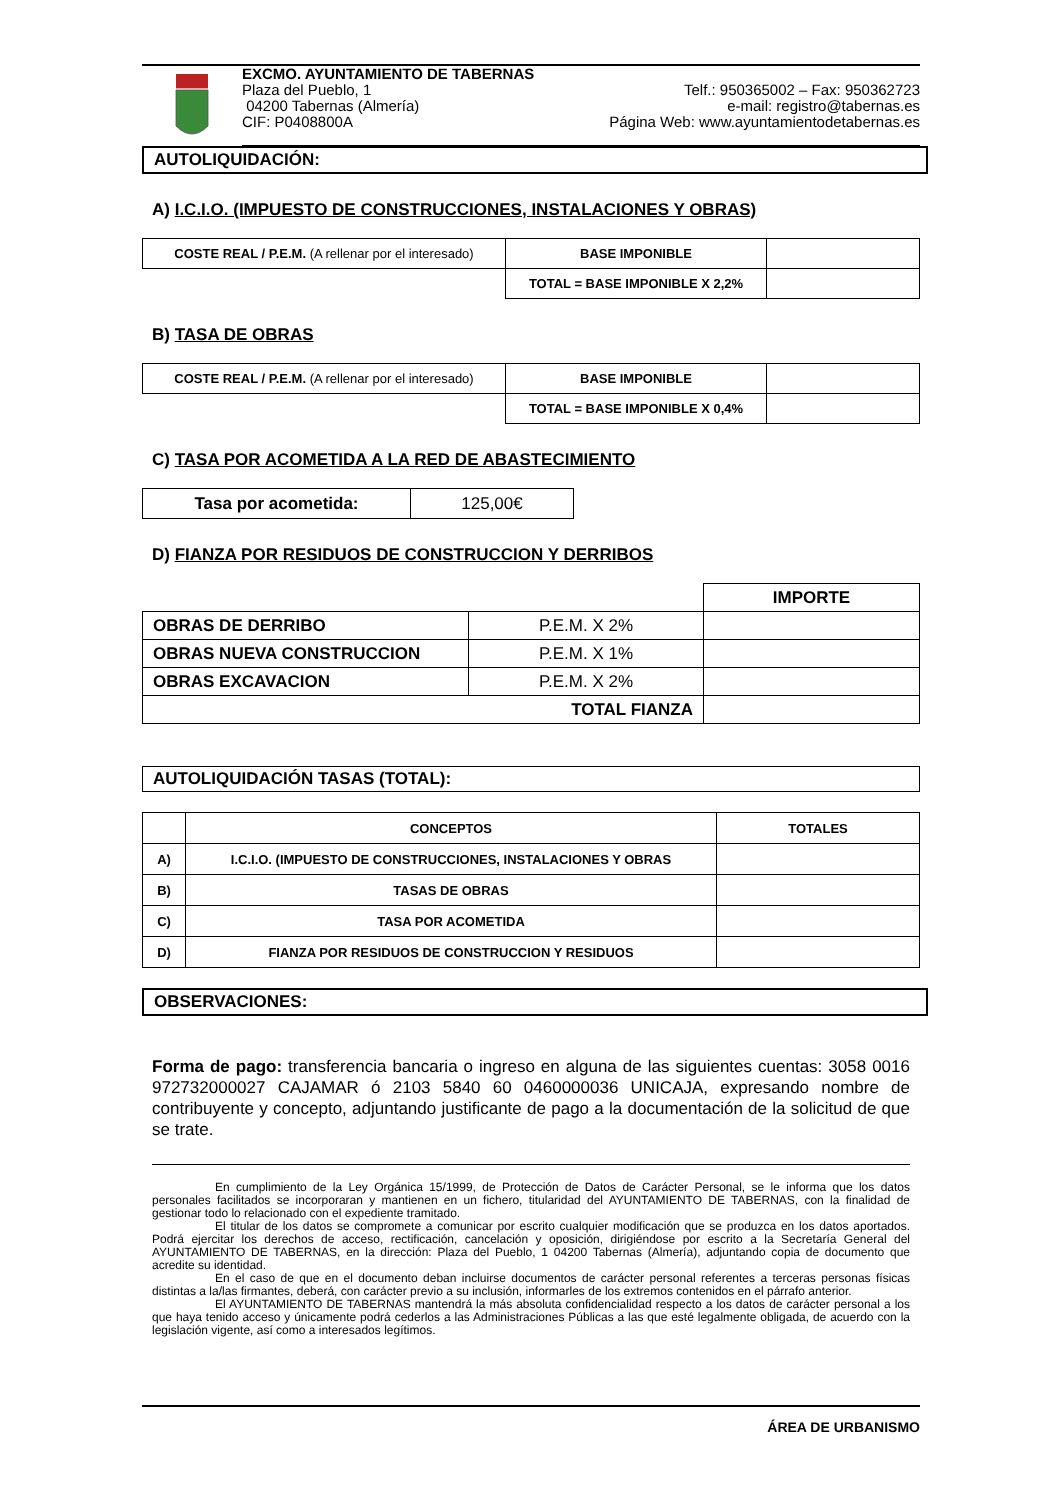EXCMO. AYUNTAMIENTO DE TABERNAS
Plaza del Pueblo, 1
04200 Tabernas (Almería)
CIF: P0408800A
Telf.: 950365002 – Fax: 950362723
e-mail: registro@tabernas.es
Página Web: www.ayuntamientodetabernas.es
AUTOLIQUIDACIÓN:
A) I.C.I.O. (IMPUESTO DE CONSTRUCCIONES, INSTALACIONES Y OBRAS)
| COSTE REAL / P.E.M. (A rellenar por el interesado) | BASE IMPONIBLE | |
| | TOTAL = BASE IMPONIBLE X 2,2% | |
B) TASA DE OBRAS
| COSTE REAL / P.E.M. (A rellenar por el interesado) | BASE IMPONIBLE | |
| | TOTAL = BASE IMPONIBLE X 0,4% | |
C) TASA POR ACOMETIDA A LA RED DE ABASTECIMIENTO
| Tasa por acometida: | 125,00€ |
D) FIANZA POR RESIDUOS DE CONSTRUCCION Y DERRIBOS
| | | IMPORTE |
| OBRAS DE DERRIBO | P.E.M. X 2% | |
| OBRAS NUEVA CONSTRUCCION | P.E.M. X 1% | |
| OBRAS EXCAVACION | P.E.M. X 2% | |
| TOTAL FIANZA | | |
AUTOLIQUIDACIÓN TASAS (TOTAL):
| | CONCEPTOS | TOTALES |
| --- | --- | --- |
| A) | I.C.I.O. (IMPUESTO DE CONSTRUCCIONES, INSTALACIONES Y OBRAS | |
| B) | TASAS DE OBRAS | |
| C) | TASA POR ACOMETIDA | |
| D) | FIANZA POR RESIDUOS DE CONSTRUCCION Y RESIDUOS | |
OBSERVACIONES:
Forma de pago: transferencia bancaria o ingreso en alguna de las siguientes cuentas: 3058 0016 972732000027 CAJAMAR ó 2103 5840 60 0460000036 UNICAJA, expresando nombre de contribuyente y concepto, adjuntando justificante de pago a la documentación de la solicitud de que se trate.
En cumplimiento de la Ley Orgánica 15/1999, de Protección de Datos de Carácter Personal, se le informa que los datos personales facilitados se incorporaran y mantienen en un fichero, titularidad del AYUNTAMIENTO DE TABERNAS, con la finalidad de gestionar todo lo relacionado con el expediente tramitado.
El titular de los datos se compromete a comunicar por escrito cualquier modificación que se produzca en los datos aportados. Podrá ejercitar los derechos de acceso, rectificación, cancelación y oposición, dirigiéndose por escrito a la Secretaría General del AYUNTAMIENTO DE TABERNAS, en la dirección: Plaza del Pueblo, 1 04200 Tabernas (Almería), adjuntando copia de documento que acredite su identidad.
En el caso de que en el documento deban incluirse documentos de carácter personal referentes a terceras personas físicas distintas a la/las firmantes, deberá, con carácter previo a su inclusión, informarles de los extremos contenidos en el párrafo anterior.
El AYUNTAMIENTO DE TABERNAS mantendrá la más absoluta confidencialidad respecto a los datos de carácter personal a los que haya tenido acceso y únicamente podrá cederlos a las Administraciones Públicas a las que esté legalmente obligada, de acuerdo con la legislación vigente, así como a interesados legítimos.
ÁREA DE URBANISMO